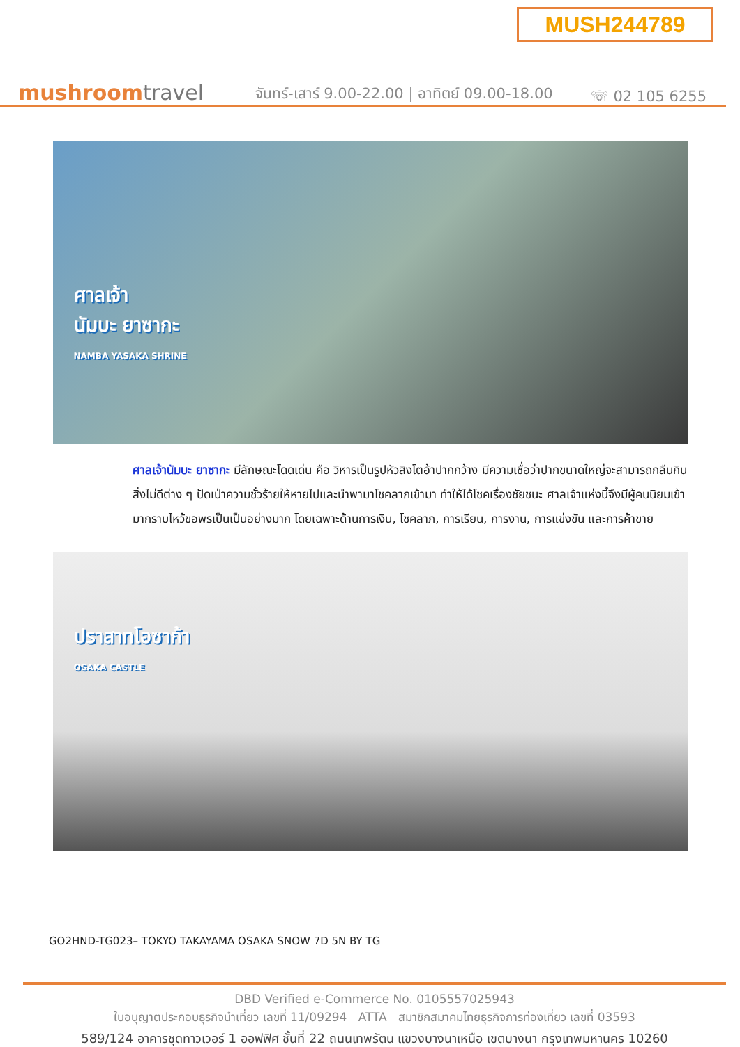MUSH244789
mushroomtravel
จันทร์-เสาร์ 9.00-22.00 | อาทิตย์ 09.00-18.00
☏ 02 105 6255
ศาลเจ้า
นัมบะ ยาซากะ
NAMBA YASAKA SHRINE
ศาลเจ้านัมบะ ยาซากะ มีลักษณะโดดเด่น คือ วิหารเป็นรูปหัวสิงโตอ้าปากกว้าง มีความเชื่อว่าปากขนาดใหญ่จะสามารถกลืนกินสิ่งไม่ดีต่าง ๆ ปัดเป่าความชั่วร้ายให้หายไปและนำพามาโชคลาภเข้ามา ทำให้ได้โชคเรื่องชัยชนะ ศาลเจ้าแห่งนี้จึงมีผู้คนนิยมเข้ามากราบไหว้ขอพรเป็นเป็นอย่างมาก โดยเฉพาะด้านการเงิน, โชคลาภ, การเรียน, การงาน, การแข่งขัน และการค้าขาย
ปราสาทโอซาก้า
OSAKA CASTLE
GO2HND-TG023– TOKYO TAKAYAMA OSAKA SNOW 7D 5N BY TG
DBD Verified e-Commerce No. 0105557025943
ใบอนุญาตประกอบธุรกิจนำเที่ยว เลขที่ 11/09294 ATTA สมาชิกสมาคมไทยธุรกิจการท่องเที่ยว เลขที่ 03593
589/124 อาคารชุดทาวเวอร์ 1 ออฟฟิศ ชั้นที่ 22 ถนนเทพรัตน แขวงบางนาเหนือ เขตบางนา กรุงเทพมหานคร 10260